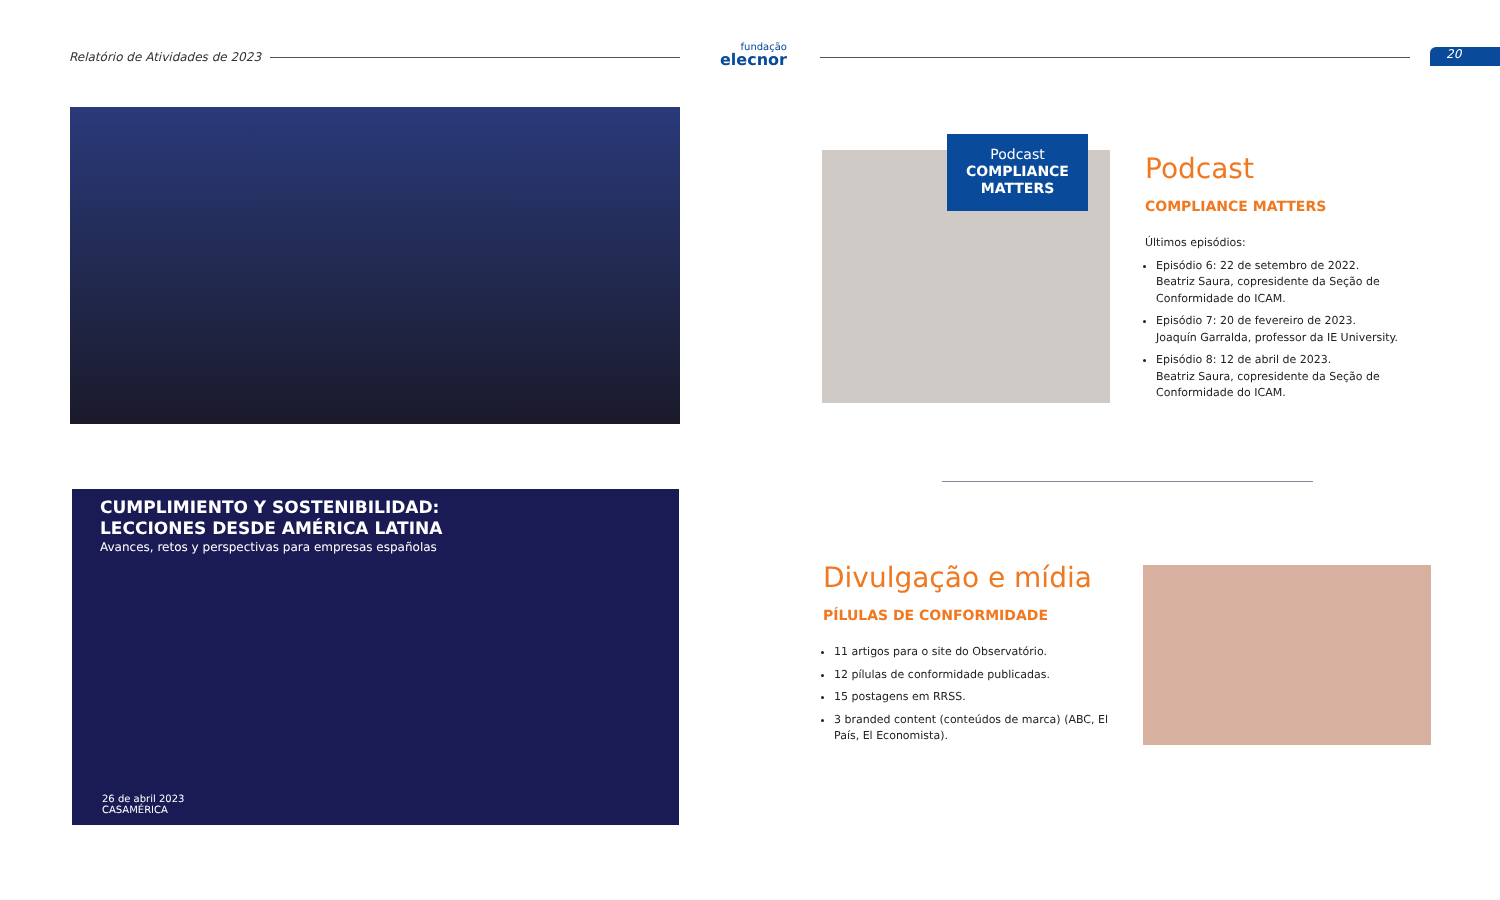Relatório de Atividades de 2023
fundação
elecnor
20
CUMPLIMIENTO Y SOSTENIBILIDAD:
LECCIONES DESDE AMÉRICA LATINA
Avances, retos y perspectivas para empresas españolas
26 de abril 2023
CASAMÉRICA
Podcast
COMPLIANCE
MATTERS
Podcast
COMPLIANCE MATTERS
Últimos episódios:
Episódio 6: 22 de setembro de 2022.
Beatriz Saura, copresidente da Seção de Conformidade do ICAM.
Episódio 7: 20 de fevereiro de 2023.
Joaquín Garralda, professor da IE University.
Episódio 8: 12 de abril de 2023.
Beatriz Saura, copresidente da Seção de Conformidade do ICAM.
Divulgação e mídia
PÍLULAS DE CONFORMIDADE
11 artigos para o site do Observatório.
12 pílulas de conformidade publicadas.
15 postagens em RRSS.
3 branded content (conteúdos de marca) (ABC, El País, El Economista).